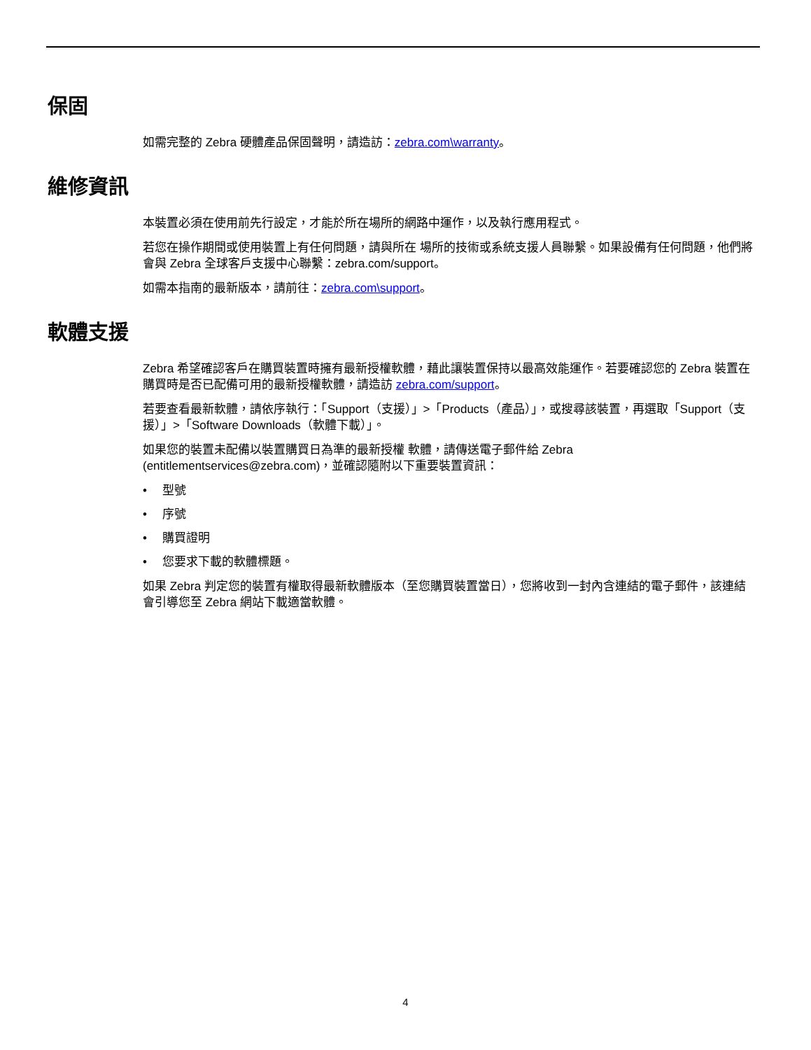保固
如需完整的 Zebra 硬體產品保固聲明，請造訪：zebra.com\warranty。
維修資訊
本裝置必須在使用前先行設定，才能於所在場所的網路中運作，以及執行應用程式。
若您在操作期間或使用裝置上有任何問題，請與所在 場所的技術或系統支援人員聯繫。如果設備有任何問題，他們將會與 Zebra 全球客戶支援中心聯繫：zebra.com/support。
如需本指南的最新版本，請前往：zebra.com\support。
軟體支援
Zebra 希望確認客戶在購買裝置時擁有最新授權軟體，藉此讓裝置保持以最高效能運作。若要確認您的 Zebra 裝置在購買時是否已配備可用的最新授權軟體，請造訪 zebra.com/support。
若要查看最新軟體，請依序執行：「Support（支援）」>「Products（產品）」，或搜尋該裝置，再選取「Support（支援）」>「Software Downloads（軟體下載）」。
如果您的裝置未配備以裝置購買日為準的最新授權 軟體，請傳送電子郵件給 Zebra (entitlementservices@zebra.com)，並確認隨附以下重要裝置資訊：
• 型號
• 序號
• 購買證明
• 您要求下載的軟體標題。
如果 Zebra 判定您的裝置有權取得最新軟體版本（至您購買裝置當日），您將收到一封內含連結的電子郵件，該連結會引導您至 Zebra 網站下載適當軟體。
4